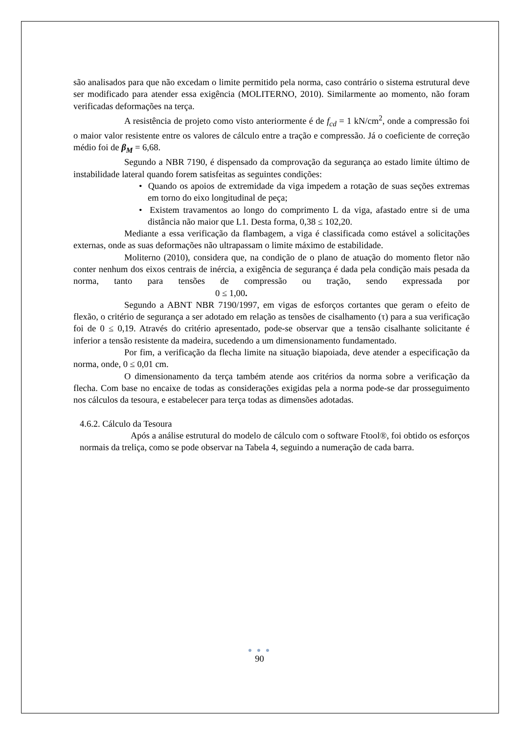são analisados para que não excedam o limite permitido pela norma, caso contrário o sistema estrutural deve ser modificado para atender essa exigência (MOLITERNO, 2010). Similarmente ao momento, não foram verificadas deformações na terça.
A resistência de projeto como visto anteriormente é de f<sub>cd</sub> = 1 kN/cm<sup>2</sup>, onde a compressão foi o maior valor resistente entre os valores de cálculo entre a tração e compressão. Já o coeficiente de correção médio foi de β<sub>M</sub> = 6,68.
Segundo a NBR 7190, é dispensado da comprovação da segurança ao estado limite último de instabilidade lateral quando forem satisfeitas as seguintes condições:
• Quando os apoios de extremidade da viga impedem a rotação de suas seções extremas em torno do eixo longitudinal de peça;
• Existem travamentos ao longo do comprimento L da viga, afastado entre si de uma distância não maior que L1. Desta forma, 0,38 ≤ 102,20.
Mediante a essa verificação da flambagem, a viga é classificada como estável a solicitações externas, onde as suas deformações não ultrapassam o limite máximo de estabilidade.
Moliterno (2010), considera que, na condição de o plano de atuação do momento fletor não conter nenhum dos eixos centrais de inércia, a exigência de segurança é dada pela condição mais pesada da norma, tanto para tensões de compressão ou tração, sendo expressada por 0 ≤ 1,00.
Segundo a ABNT NBR 7190/1997, em vigas de esforços cortantes que geram o efeito de flexão, o critério de segurança a ser adotado em relação as tensões de cisalhamento (τ) para a sua verificação foi de 0 ≤ 0,19. Através do critério apresentado, pode-se observar que a tensão cisalhante solicitante é inferior a tensão resistente da madeira, sucedendo a um dimensionamento fundamentado.
Por fim, a verificação da flecha limite na situação biapoiada, deve atender a especificação da norma, onde, 0 ≤ 0,01 cm.
O dimensionamento da terça também atende aos critérios da norma sobre a verificação da flecha. Com base no encaixe de todas as considerações exigidas pela a norma pode-se dar prosseguimento nos cálculos da tesoura, e estabelecer para terça todas as dimensões adotadas.
4.6.2. Cálculo da Tesoura
Após a análise estrutural do modelo de cálculo com o software Ftool®, foi obtido os esforços normais da treliça, como se pode observar na Tabela 4, seguindo a numeração de cada barra.
● ● ●
90